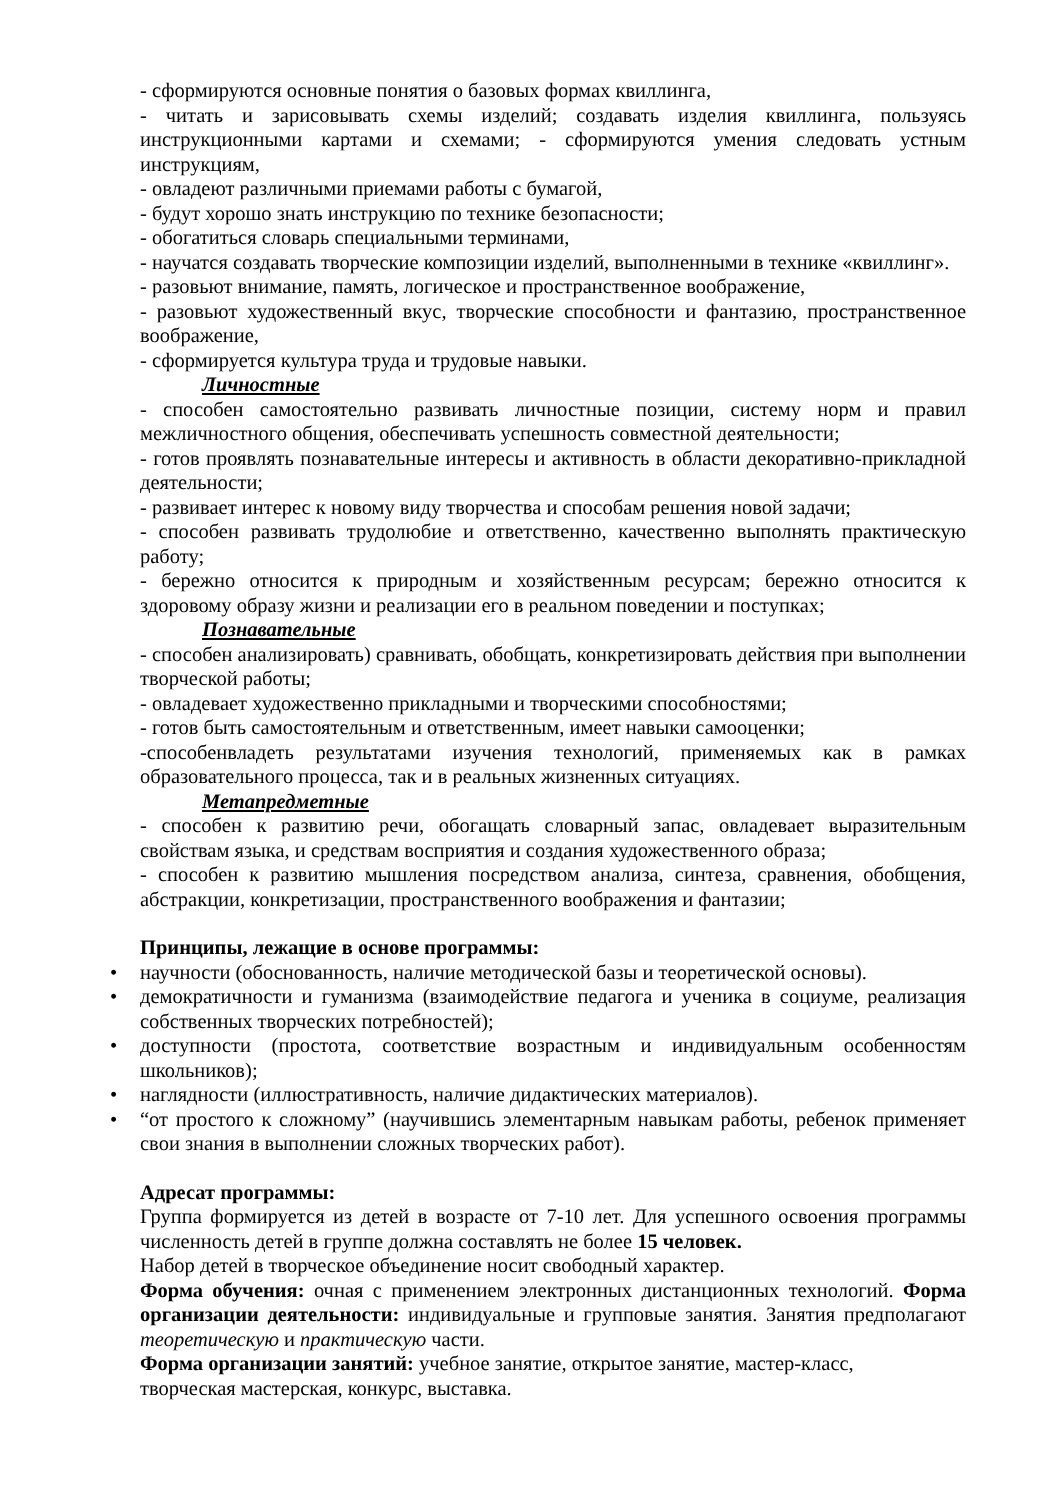- сформируются основные понятия о базовых формах квиллинга,
- читать и зарисовывать схемы изделий; создавать изделия квиллинга, пользуясь инструкционными картами и схемами; - сформируются умения следовать устным инструкциям,
- овладеют различными приемами работы с бумагой,
- будут хорошо знать инструкцию по технике безопасности;
- обогатиться словарь специальными терминами,
- научатся создавать творческие композиции изделий, выполненными в технике «квиллинг».
- разовьют внимание, память, логическое и пространственное воображение,
- разовьют художественный вкус, творческие способности и фантазию, пространственное воображение,
- сформируется культура труда и трудовые навыки.
Личностные
- способен самостоятельно развивать личностные позиции, систему норм и правил межличностного общения, обеспечивать успешность совместной деятельности;
- готов проявлять познавательные интересы и активность в области декоративно-прикладной деятельности;
- развивает интерес к новому виду творчества и способам решения новой задачи;
- способен развивать трудолюбие и ответственно, качественно выполнять практическую работу;
- бережно относится к природным и хозяйственным ресурсам; бережно относится к здоровому образу жизни и реализации его в реальном поведении и поступках;
Познавательные
- способен анализировать) сравнивать, обобщать, конкретизировать действия при выполнении творческой работы;
- овладевает художественно прикладными и творческими способностями;
- готов быть самостоятельным и ответственным, имеет навыки самооценки;
-способенвладеть результатами изучения технологий, применяемых как в рамках образовательного процесса, так и в реальных жизненных ситуациях.
Метапредметные
- способен к развитию речи, обогащать словарный запас, овладевает выразительным свойствам языка, и средствам восприятия и создания художественного образа;
- способен к развитию мышления посредством анализа, синтеза, сравнения, обобщения, абстракции, конкретизации, пространственного воображения и фантазии;
Принципы, лежащие в основе программы:
• научности (обоснованность, наличие методической базы и теоретической основы).
• демократичности и гуманизма (взаимодействие педагога и ученика в социуме, реализация собственных творческих потребностей);
• доступности (простота, соответствие возрастным и индивидуальным особенностям школьников);
• наглядности (иллюстративность, наличие дидактических материалов).
• “от простого к сложному” (научившись элементарным навыкам работы, ребенок применяет свои знания в выполнении сложных творческих работ).
Адресат программы:
Группа формируется из детей в возрасте от 7-10 лет. Для успешного освоения программы численность детей в группе должна составлять не более 15 человек.
Набор детей в творческое объединение носит свободный характер.
Форма обучения: очная с применением электронных дистанционных технологий. Форма организации деятельности: индивидуальные и групповые занятия. Занятия предполагают теоретическую и практическую части.
Форма организации занятий: учебное занятие, открытое занятие, мастер-класс,
творческая мастерская, конкурс, выставка.